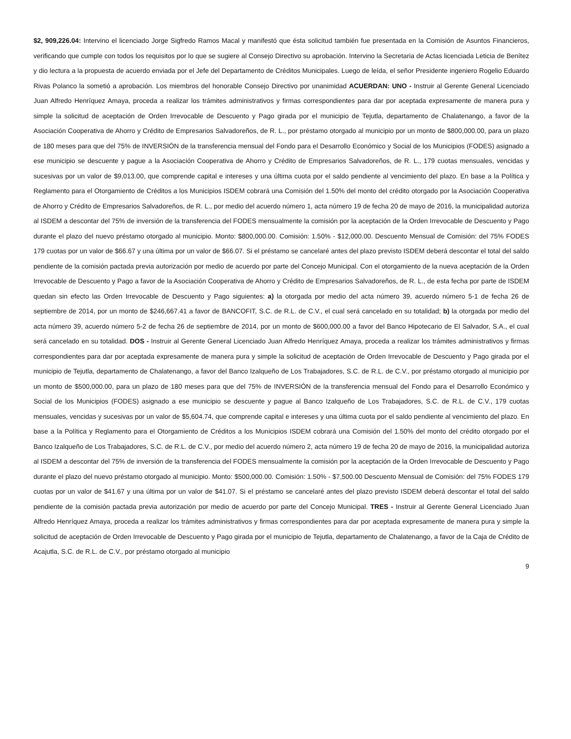$2, 909,226.04: Intervino el licenciado Jorge Sigfredo Ramos Macal y manifestó que ésta solicitud también fue presentada en la Comisión de Asuntos Financieros, verificando que cumple con todos los requisitos por lo que se sugiere al Consejo Directivo su aprobación. Intervino la Secretaria de Actas licenciada Leticia de Benítez y dio lectura a la propuesta de acuerdo enviada por el Jefe del Departamento de Créditos Municipales. Luego de leída, el señor Presidente ingeniero Rogelio Eduardo Rivas Polanco la sometió a aprobación. Los miembros del honorable Consejo Directivo por unanimidad ACUERDAN: UNO - Instruir al Gerente General Licenciado Juan Alfredo Henríquez Amaya, proceda a realizar los trámites administrativos y firmas correspondientes para dar por aceptada expresamente de manera pura y simple la solicitud de aceptación de Orden Irrevocable de Descuento y Pago girada por el municipio de Tejutla, departamento de Chalatenango, a favor de la Asociación Cooperativa de Ahorro y Crédito de Empresarios Salvadoreños, de R. L., por préstamo otorgado al municipio por un monto de $800,000.00, para un plazo de 180 meses para que del 75% de INVERSIÓN de la transferencia mensual del Fondo para el Desarrollo Económico y Social de los Municipios (FODES) asignado a ese municipio se descuente y pague a la Asociación Cooperativa de Ahorro y Crédito de Empresarios Salvadoreños, de R. L., 179 cuotas mensuales, vencidas y sucesivas por un valor de $9,013.00, que comprende capital e intereses y una última cuota por el saldo pendiente al vencimiento del plazo. En base a la Política y Reglamento para el Otorgamiento de Créditos a los Municipios ISDEM cobrará una Comisión del 1.50% del monto del crédito otorgado por la Asociación Cooperativa de Ahorro y Crédito de Empresarios Salvadoreños, de R. L., por medio del acuerdo número 1, acta número 19 de fecha 20 de mayo de 2016, la municipalidad autoriza al ISDEM a descontar del 75% de inversión de la transferencia del FODES mensualmente la comisión por la aceptación de la Orden Irrevocable de Descuento y Pago durante el plazo del nuevo préstamo otorgado al municipio. Monto: $800,000.00. Comisión: 1.50% - $12,000.00. Descuento Mensual de Comisión: del 75% FODES 179 cuotas por un valor de $66.67 y una última por un valor de $66.07. Si el préstamo se cancelaré antes del plazo previsto ISDEM deberá descontar el total del saldo pendiente de la comisión pactada previa autorización por medio de acuerdo por parte del Concejo Municipal. Con el otorgamiento de la nueva aceptación de la Orden Irrevocable de Descuento y Pago a favor de la Asociación Cooperativa de Ahorro y Crédito de Empresarios Salvadoreños, de R. L., de esta fecha por parte de ISDEM quedan sin efecto las Orden Irrevocable de Descuento y Pago siguientes: a) la otorgada por medio del acta número 39, acuerdo número 5-1 de fecha 26 de septiembre de 2014, por un monto de $246,667.41 a favor de BANCOFIT, S.C. de R.L. de C.V., el cual será cancelado en su totalidad; b) la otorgada por medio del acta número 39, acuerdo número 5-2 de fecha 26 de septiembre de 2014, por un monto de $600,000.00 a favor del Banco Hipotecario de El Salvador, S.A., el cual será cancelado en su totalidad. DOS - Instruir al Gerente General Licenciado Juan Alfredo Henríquez Amaya, proceda a realizar los trámites administrativos y firmas correspondientes para dar por aceptada expresamente de manera pura y simple la solicitud de aceptación de Orden Irrevocable de Descuento y Pago girada por el municipio de Tejutla, departamento de Chalatenango, a favor del Banco Izalqueño de Los Trabajadores, S.C. de R.L. de C.V., por préstamo otorgado al municipio por un monto de $500,000.00, para un plazo de 180 meses para que del 75% de INVERSIÓN de la transferencia mensual del Fondo para el Desarrollo Económico y Social de los Municipios (FODES) asignado a ese municipio se descuente y pague al Banco Izalqueño de Los Trabajadores, S.C. de R.L. de C.V., 179 cuotas mensuales, vencidas y sucesivas por un valor de $5,604.74, que comprende capital e intereses y una última cuota por el saldo pendiente al vencimiento del plazo. En base a la Política y Reglamento para el Otorgamiento de Créditos a los Municipios ISDEM cobrará una Comisión del 1.50% del monto del crédito otorgado por el Banco Izalqueño de Los Trabajadores, S.C. de R.L. de C.V., por medio del acuerdo número 2, acta número 19 de fecha 20 de mayo de 2016, la municipalidad autoriza al ISDEM a descontar del 75% de inversión de la transferencia del FODES mensualmente la comisión por la aceptación de la Orden Irrevocable de Descuento y Pago durante el plazo del nuevo préstamo otorgado al municipio. Monto: $500,000.00. Comisión: 1.50% - $7,500.00 Descuento Mensual de Comisión: del 75% FODES 179 cuotas por un valor de $41.67 y una última por un valor de $41.07. Si el préstamo se cancelaré antes del plazo previsto ISDEM deberá descontar el total del saldo pendiente de la comisión pactada previa autorización por medio de acuerdo por parte del Concejo Municipal. TRES - Instruir al Gerente General Licenciado Juan Alfredo Henríquez Amaya, proceda a realizar los trámites administrativos y firmas correspondientes para dar por aceptada expresamente de manera pura y simple la solicitud de aceptación de Orden Irrevocable de Descuento y Pago girada por el municipio de Tejutla, departamento de Chalatenango, a favor de la Caja de Crédito de Acajutla, S.C. de R.L. de C.V., por préstamo otorgado al municipio
9